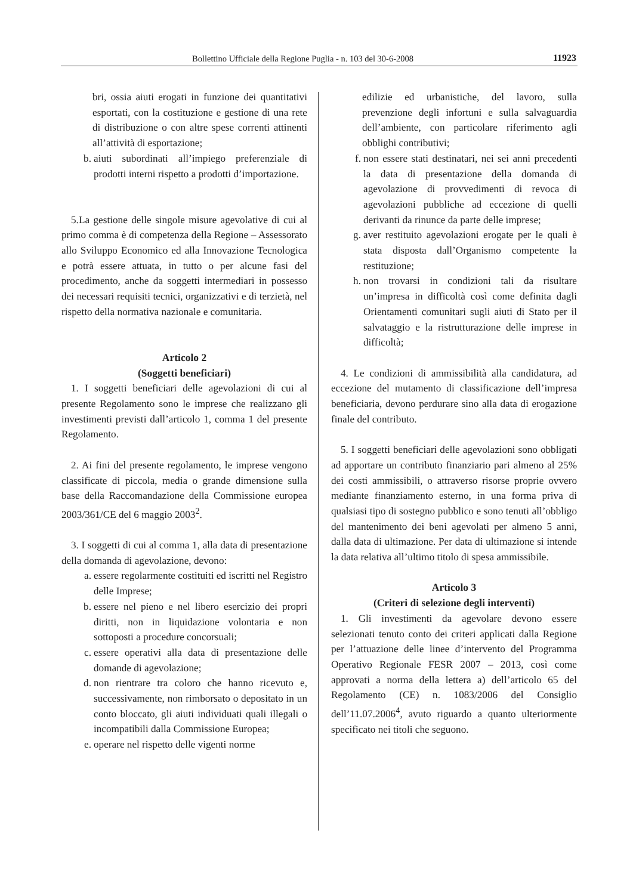Bollettino Ufficiale della Regione Puglia - n. 103 del 30-6-2008 11923
bri, ossia aiuti erogati in funzione dei quantitativi esportati, con la costituzione e gestione di una rete di distribuzione o con altre spese correnti attinenti all’attività di esportazione;
b. aiuti subordinati all’impiego preferenziale di prodotti interni rispetto a prodotti d’importazione.
5.La gestione delle singole misure agevolative di cui al primo comma è di competenza della Regione – Assessorato allo Sviluppo Economico ed alla Innovazione Tecnologica e potrà essere attuata, in tutto o per alcune fasi del procedimento, anche da soggetti intermediari in possesso dei necessari requisiti tecnici, organizzativi e di terzietà, nel rispetto della normativa nazionale e comunitaria.
Articolo 2
(Soggetti beneficiari)
1. I soggetti beneficiari delle agevolazioni di cui al presente Regolamento sono le imprese che realizzano gli investimenti previsti dall’articolo 1, comma 1 del presente Regolamento.
2. Ai fini del presente regolamento, le imprese vengono classificate di piccola, media o grande dimensione sulla base della Raccomandazione della Commissione europea 2003/361/CE del 6 maggio 2003<sup>2</sup>.
3. I soggetti di cui al comma 1, alla data di presentazione della domanda di agevolazione, devono:
a. essere regolarmente costituiti ed iscritti nel Registro delle Imprese;
b. essere nel pieno e nel libero esercizio dei propri diritti, non in liquidazione volontaria e non sottoposti a procedure concorsuali;
c. essere operativi alla data di presentazione delle domande di agevolazione;
d. non rientrare tra coloro che hanno ricevuto e, successivamente, non rimborsato o depositato in un conto bloccato, gli aiuti individuati quali illegali o incompatibili dalla Commissione Europea;
e. operare nel rispetto delle vigenti norme
edilizie ed urbanistiche, del lavoro, sulla prevenzione degli infortuni e sulla salvaguardia dell’ambiente, con particolare riferimento agli obblighi contributivi;
f. non essere stati destinatari, nei sei anni precedenti la data di presentazione della domanda di agevolazione di provvedimenti di revoca di agevolazioni pubbliche ad eccezione di quelli derivanti da rinunce da parte delle imprese;
g. aver restituito agevolazioni erogate per le quali è stata disposta dall’Organismo competente la restituzione;
h. non trovarsi in condizioni tali da risultare un’impresa in difficoltà così come definita dagli Orientamenti comunitari sugli aiuti di Stato per il salvataggio e la ristrutturazione delle imprese in difficoltà;
4. Le condizioni di ammissibilità alla candidatura, ad eccezione del mutamento di classificazione dell’impresa beneficiaria, devono perdurare sino alla data di erogazione finale del contributo.
5. I soggetti beneficiari delle agevolazioni sono obbligati ad apportare un contributo finanziario pari almeno al 25% dei costi ammissibili, o attraverso risorse proprie ovvero mediante finanziamento esterno, in una forma priva di qualsiasi tipo di sostegno pubblico e sono tenuti all’obbligo del mantenimento dei beni agevolati per almeno 5 anni, dalla data di ultimazione. Per data di ultimazione si intende la data relativa all’ultimo titolo di spesa ammissibile.
Articolo 3
(Criteri di selezione degli interventi)
1. Gli investimenti da agevolare devono essere selezionati tenuto conto dei criteri applicati dalla Regione per l’attuazione delle linee d’intervento del Programma Operativo Regionale FESR 2007 – 2013, così come approvati a norma della lettera a) dell’articolo 65 del Regolamento (CE) n. 1083/2006 del Consiglio dell’11.07.2006<sup>4</sup>, avuto riguardo a quanto ulteriormente specificato nei titoli che seguono.